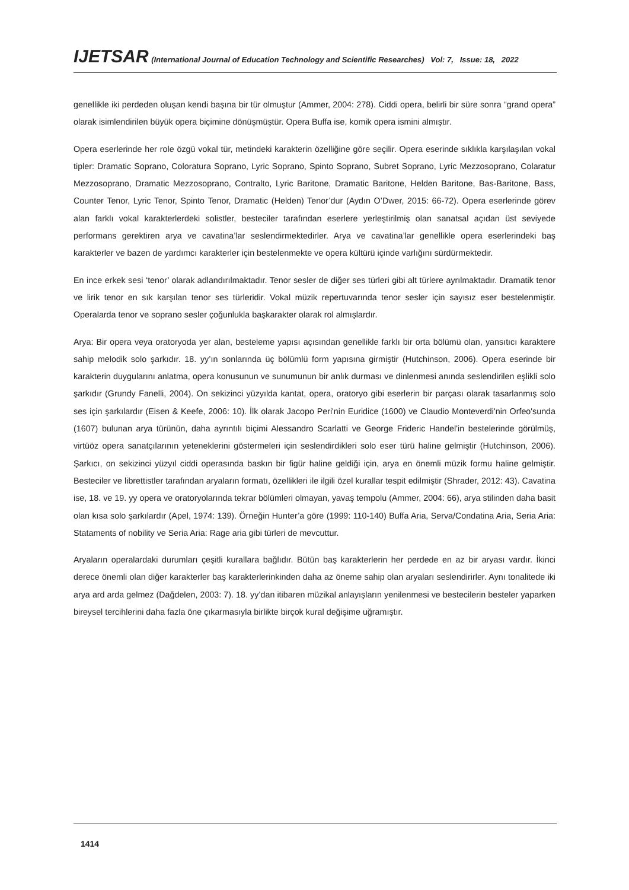IJETSAR (International Journal of Education Technology and Scientific Researches) Vol: 7, Issue: 18, 2022
genellikle iki perdeden oluşan kendi başına bir tür olmuştur (Ammer, 2004: 278). Ciddi opera, belirli bir süre sonra “grand opera” olarak isimlendirilen büyük opera biçimine dönüşmüştür. Opera Buffa ise, komik opera ismini almıştır.
Opera eserlerinde her role özgü vokal tür, metindeki karakterin özelliğine göre seçilir. Opera eserinde sıklıkla karşılaşılan vokal tipler: Dramatic Soprano, Coloratura Soprano, Lyric Soprano, Spinto Soprano, Subret Soprano, Lyric Mezzosoprano, Colaratur Mezzosoprano, Dramatic Mezzosoprano, Contralto, Lyric Baritone, Dramatic Baritone, Helden Baritone, Bas-Baritone, Bass, Counter Tenor, Lyric Tenor, Spinto Tenor, Dramatic (Helden) Tenor’dur (Aydın O’Dwer, 2015: 66-72). Opera eserlerinde görev alan farklı vokal karakterlerdeki solistler, besteciler tarafından eserlere yerleştirilmiş olan sanatsal açıdan üst seviyede performans gerektiren arya ve cavatina’lar seslendirmektedirler. Arya ve cavatina’lar genellikle opera eserlerindeki baş karakterler ve bazen de yardımcı karakterler için bestelenmekte ve opera kültürü içinde varlığını sürdürmektedir.
En ince erkek sesi ‘tenor’ olarak adlandırılmaktadır. Tenor sesler de diğer ses türleri gibi alt türlere ayrılmaktadır. Dramatik tenor ve lirik tenor en sık karşılan tenor ses türleridir. Vokal müzik repertuvarında tenor sesler için sayısız eser bestelenmiştir. Operalarda tenor ve soprano sesler çoğunlukla başkarakter olarak rol almışlardır.
Arya: Bir opera veya oratoryoda yer alan, besteleme yapısı açısından genellikle farklı bir orta bölümü olan, yansıtıcı karaktere sahip melodik solo şarkıdır. 18. yy’ın sonlarında üç bölümlü form yapısına girmiştir (Hutchinson, 2006). Opera eserinde bir karakterin duygularını anlatma, opera konusunun ve sunumunun bir anlık durması ve dinlenmesi anında seslendirilen eşlikli solo şarkıdır (Grundy Fanelli, 2004). On sekizinci yüzyılda kantat, opera, oratoryo gibi eserlerin bir parçası olarak tasarlanmış solo ses için şarkılardır (Eisen & Keefe, 2006: 10). İlk olarak Jacopo Peri'nin Euridice (1600) ve Claudio Monteverdi'nin Orfeo'sunda (1607) bulunan arya türünün, daha ayrıntılı biçimi Alessandro Scarlatti ve George Frideric Handel'in bestelerinde görülmüş, virtüöz opera sanatçılarının yeteneklerini göstermeleri için seslendirdikleri solo eser türü haline gelmiştir (Hutchinson, 2006). Şarkıcı, on sekizinci yüzyıl ciddi operasında baskın bir figür haline geldiği için, arya en önemli müzik formu haline gelmiştir. Besteciler ve librettistler tarafından aryaların formatı, özellikleri ile ilgili özel kurallar tespit edilmiştir (Shrader, 2012: 43). Cavatina ise, 18. ve 19. yy opera ve oratoryolarında tekrar bölümleri olmayan, yavaş tempolu (Ammer, 2004: 66), arya stilinden daha basit olan kısa solo şarkılardır (Apel, 1974: 139). Örneğin Hunter’a göre (1999: 110-140) Buffa Aria, Serva/Condatina Aria, Seria Aria: Stataments of nobility ve Seria Aria: Rage aria gibi türleri de mevcuttur.
Aryaların operalardaki durumları çeşitli kurallara bağlıdır. Bütün baş karakterlerin her perdede en az bir aryası vardır. İkinci derece önemli olan diğer karakterler baş karakterlerinkinden daha az öneme sahip olan aryaları seslendirirler. Aynı tonalitede iki arya ard arda gelmez (Dağdelen, 2003: 7). 18. yy’dan itibaren müzikal anlayışların yenilenmesi ve bestecilerin besteler yaparken bireysel tercihlerini daha fazla öne çıkarmasıyla birlikte birçok kural değişime uğramıştır.
1414